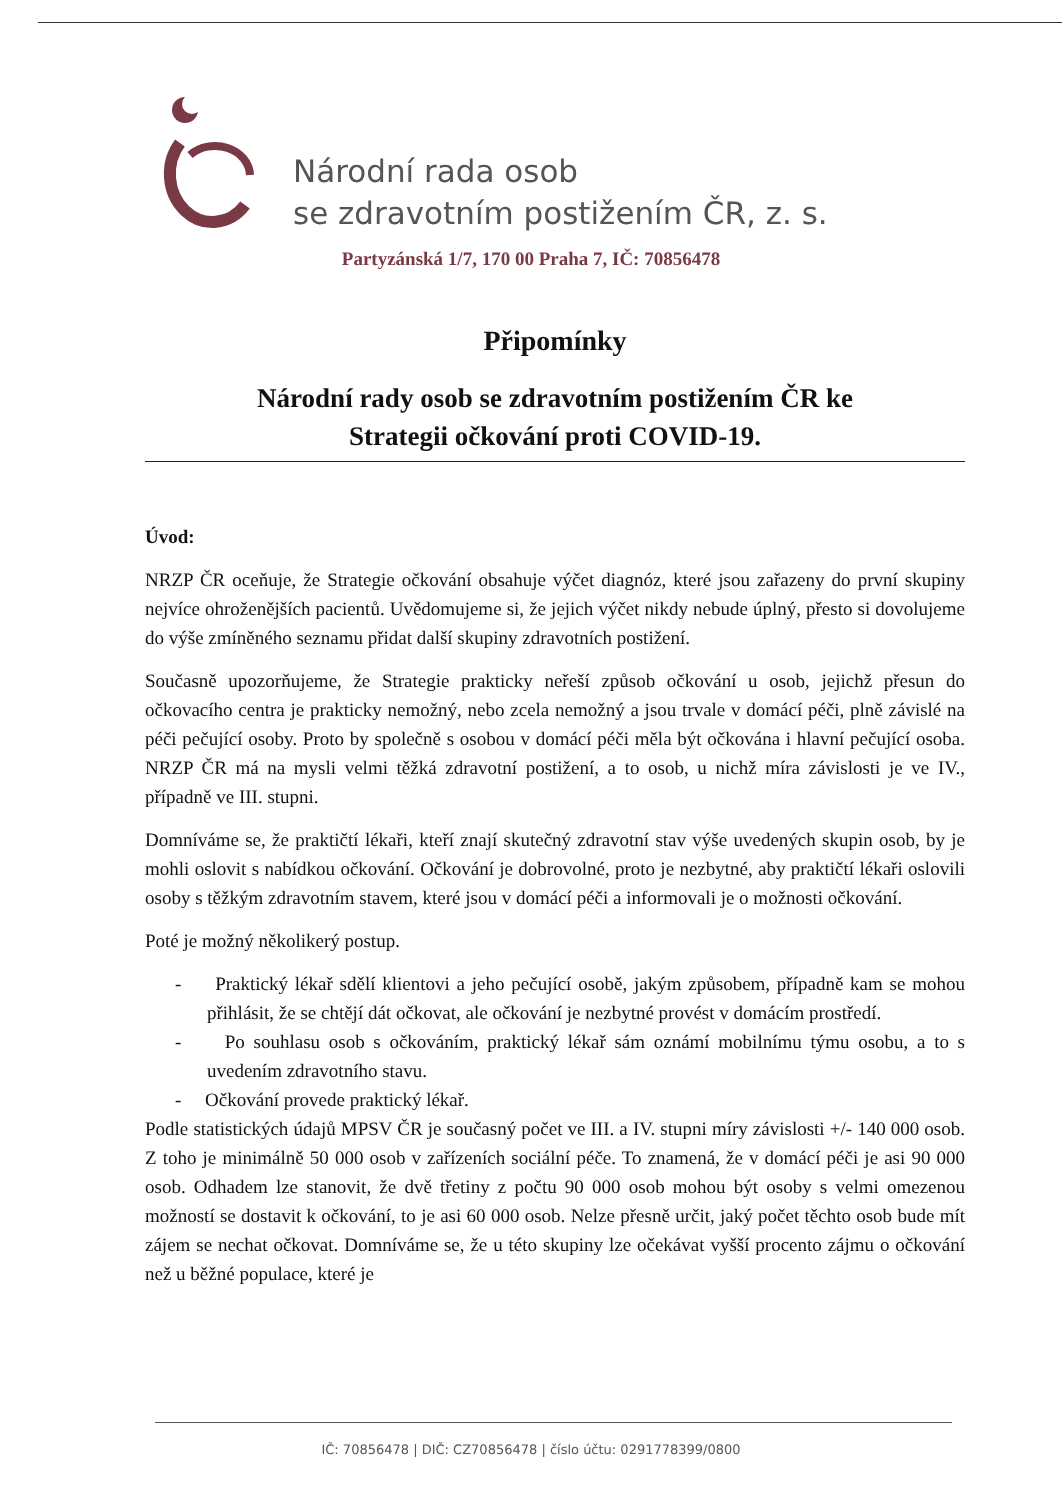Národní rada osob
se zdravotním postižením ČR, z. s.
Partyzánská 1/7, 170 00 Praha 7, IČ: 70856478
Připomínky
Národní rady osob se zdravotním postižením ČR ke
Strategii očkování proti COVID-19.
Úvod:
NRZP ČR oceňuje, že Strategie očkování obsahuje výčet diagnóz, které jsou zařazeny do první skupiny nejvíce ohroženějších pacientů. Uvědomujeme si, že jejich výčet nikdy nebude úplný, přesto si dovolujeme do výše zmíněného seznamu přidat další skupiny zdravotních postižení.
Současně upozorňujeme, že Strategie prakticky neřeší způsob očkování u osob, jejichž přesun do očkovacího centra je prakticky nemožný, nebo zcela nemožný a jsou trvale v domácí péči, plně závislé na péči pečující osoby. Proto by společně s osobou v domácí péči měla být očkována i hlavní pečující osoba. NRZP ČR má na mysli velmi těžká zdravotní postižení, a to osob, u nichž míra závislosti je ve IV., případně ve III. stupni.
Domníváme se, že praktičtí lékaři, kteří znají skutečný zdravotní stav výše uvedených skupin osob, by je mohli oslovit s nabídkou očkování. Očkování je dobrovolné, proto je nezbytné, aby praktičtí lékaři oslovili osoby s těžkým zdravotním stavem, které jsou v domácí péči a informovali je o možnosti očkování.
Poté je možný několikerý postup.
- Praktický lékař sdělí klientovi a jeho pečující osobě, jakým způsobem, případně kam se mohou přihlásit, že se chtějí dát očkovat, ale očkování je nezbytné provést v domácím prostředí.
- Po souhlasu osob s očkováním, praktický lékař sám oznámí mobilnímu týmu osobu, a to s uvedením zdravotního stavu.
- Očkování provede praktický lékař.
Podle statistických údajů MPSV ČR je současný počet ve III. a IV. stupni míry závislosti +/- 140 000 osob. Z toho je minimálně 50 000 osob v zařízeních sociální péče. To znamená, že v domácí péči je asi 90 000 osob. Odhadem lze stanovit, že dvě třetiny z počtu 90 000 osob mohou být osoby s velmi omezenou možností se dostavit k očkování, to je asi 60 000 osob. Nelze přesně určit, jaký počet těchto osob bude mít zájem se nechat očkovat. Domníváme se, že u této skupiny lze očekávat vyšší procento zájmu o očkování než u běžné populace, které je
IČ: 70856478 | DIČ: CZ70856478 | číslo účtu: 0291778399/0800